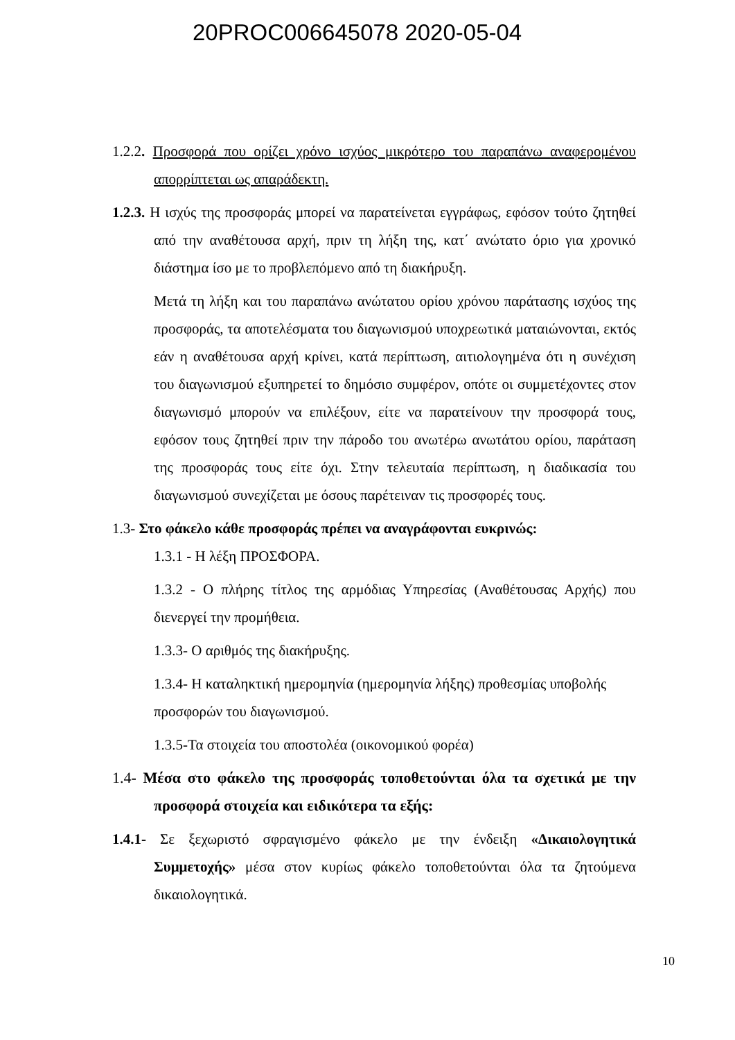20PROC006645078 2020-05-04
1.2.2. Προσφορά που ορίζει χρόνο ισχύος μικρότερο του παραπάνω αναφερομένου απορρίπτεται ως απαράδεκτη.
1.2.3. Η ισχύς της προσφοράς μπορεί να παρατείνεται εγγράφως, εφόσον τούτο ζητηθεί από την αναθέτουσα αρχή, πριν τη λήξη της, κατ΄ ανώτατο όριο για χρονικό διάστημα ίσο με το προβλεπόμενο από τη διακήρυξη.
Μετά τη λήξη και του παραπάνω ανώτατου ορίου χρόνου παράτασης ισχύος της προσφοράς, τα αποτελέσματα του διαγωνισμού υποχρεωτικά ματαιώνονται, εκτός εάν η αναθέτουσα αρχή κρίνει, κατά περίπτωση, αιτιολογημένα ότι η συνέχιση του διαγωνισμού εξυπηρετεί το δημόσιο συμφέρον, οπότε οι συμμετέχοντες στον διαγωνισμό μπορούν να επιλέξουν, είτε να παρατείνουν την προσφορά τους, εφόσον τους ζητηθεί πριν την πάροδο του ανωτέρω ανωτάτου ορίου, παράταση της προσφοράς τους είτε όχι. Στην τελευταία περίπτωση, η διαδικασία του διαγωνισμού συνεχίζεται με όσους παρέτειναν τις προσφορές τους.
1.3- Στο φάκελο κάθε προσφοράς πρέπει να αναγράφονται ευκρινώς:
1.3.1 - Η λέξη ΠΡΟΣΦΟΡΑ.
1.3.2 - Ο πλήρης τίτλος της αρμόδιας Υπηρεσίας (Αναθέτουσας Αρχής) που διενεργεί την προμήθεια.
1.3.3- Ο αριθμός της διακήρυξης.
1.3.4- Η καταληκτική ημερομηνία (ημερομηνία λήξης) προθεσμίας υποβολής προσφορών του διαγωνισμού.
1.3.5-Τα στοιχεία του αποστολέα (οικονομικού φορέα)
1.4- Μέσα στο φάκελο της προσφοράς τοποθετούνται όλα τα σχετικά με την προσφορά στοιχεία και ειδικότερα τα εξής:
1.4.1- Σε ξεχωριστό σφραγισμένο φάκελο με την ένδειξη «Δικαιολογητικά Συμμετοχής» μέσα στον κυρίως φάκελο τοποθετούνται όλα τα ζητούμενα δικαιολογητικά.
10